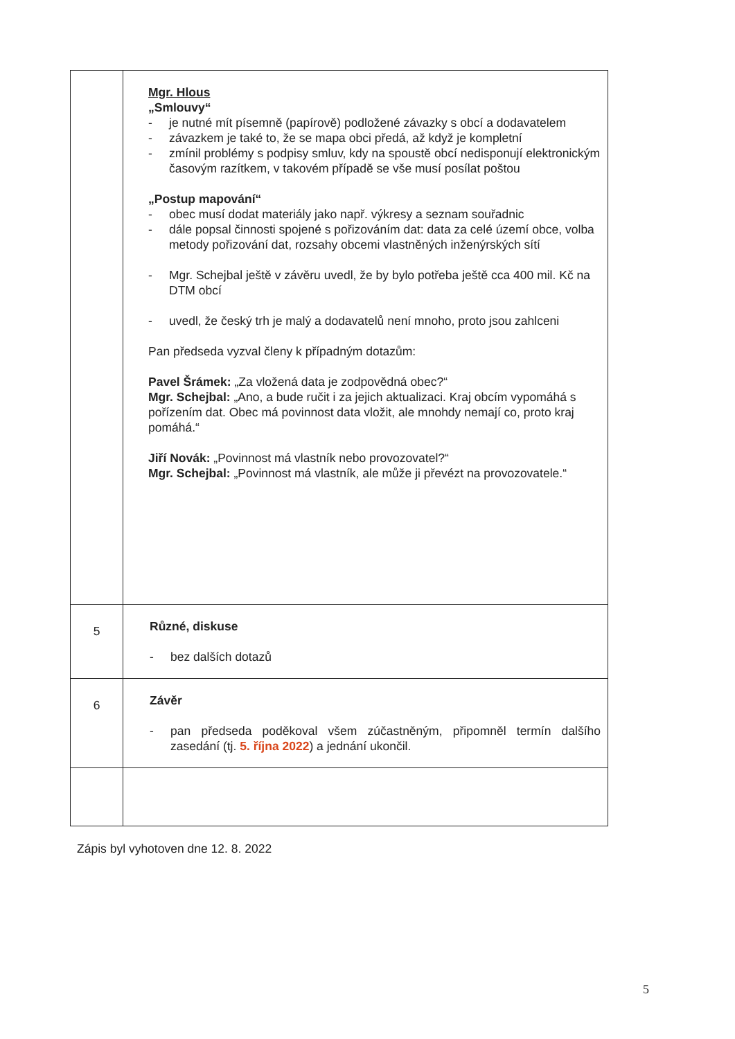| | Mgr. Hlous „Smlouvy“ - je nutné mít písemně (papírově) podložené závazky s obcí a dodavatelem - závazkem je také to, že se mapa obci předá, až když je kompletní - zmínil problémy s podpisy smluv, kdy na spoustě obcí nedisponují elektronickým časovým razítkem, v takovém případě se vše musí posílat poštou „Postup mapování“ - obec musí dodat materiály jako např. výkresy a seznam souřadnic - dále popsal činnosti spojené s pořizováním dat: data za celé území obce, volba metody pořizování dat, rozsahy obcemi vlastněných inženýrských sítí - Mgr. Schejbal ještě v závěru uvedl, že by bylo potřeba ještě cca 400 mil. Kč na DTM obcí - uvedl, že český trh je malý a dodavatelů není mnoho, proto jsou zahlceni Pan předseda vyzval členy k případným dotazům: Pavel Šrámek: „Za vložená data je zodpovědná obec?“ Mgr. Schejbal: „Ano, a bude ručit i za jejich aktualizaci. Kraj obcím vypomáhá s pořízením dat. Obec má povinnost data vložit, ale mnohdy nemají co, proto kraj pomáhá.“ Jiří Novák: „Povinnost má vlastník nebo provozovatel?“ Mgr. Schejbal: „Povinnost má vlastník, ale může ji převézt na provozovatele.“ |
| 5 | Různé, diskuse - bez dalších dotazů |
| 6 | Závěr - pan předseda poděkoval všem zúčastněným, připomněl termín dalšího zasedání (tj. 5. října 2022 ) a jednání ukončil. |
Zápis byl vyhotoven dne 12. 8. 2022
5